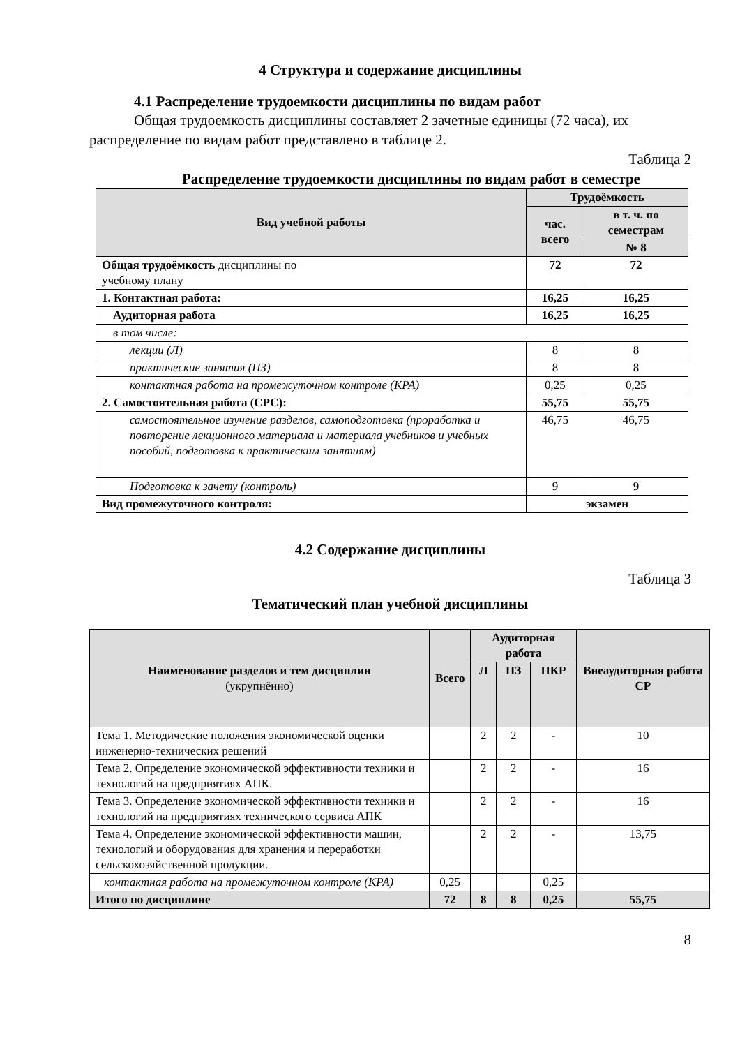4 Структура и содержание дисциплины
4.1 Распределение трудоемкости дисциплины по видам работ
Общая трудоемкость дисциплины составляет 2 зачетные единицы (72 часа), их распределение по видам работ представлено в таблице 2.
Таблица 2
Распределение трудоемкости дисциплины по видам работ в семестре
| Вид учебной работы | Трудоёмкость | |
| --- | --- | --- |
| | час. всего | в т. ч. по семестрам |
| | | № 8 |
| Общая трудоёмкость дисциплины по учебному плану | 72 | 72 |
| 1. Контактная работа: | 16,25 | 16,25 |
| Аудиторная работа | 16,25 | 16,25 |
| в том числе: | | |
| лекции (Л) | 8 | 8 |
| практические занятия (ПЗ) | 8 | 8 |
| контактная работа на промежуточном контроле (КРА) | 0,25 | 0,25 |
| 2. Самостоятельная работа (СРС): | 55,75 | 55,75 |
| самостоятельное изучение разделов, самоподготовка (проработка и повторение лекционного материала и материала учебников и учебных пособий, подготовка к практическим занятиям) | 46,75 | 46,75 |
| Подготовка к зачету (контроль) | 9 | 9 |
| Вид промежуточного контроля: | экзамен | |
4.2 Содержание дисциплины
Таблица 3
Тематический план учебной дисциплины
| Наименование разделов и тем дисциплин (укрупнённо) | Всего | Аудиторная работа | | | Внеаудиторная работа СР |
| --- | --- | --- | --- | --- | --- |
| | | Л | ПЗ | ПКР | |
| Тема 1. Методические положения экономической оценки инженерно-технических решений | | 2 | 2 | - | 10 |
| Тема 2. Определение экономической эффективности техники и технологий на предприятиях АПК. | | 2 | 2 | - | 16 |
| Тема 3. Определение экономической эффективности техники и технологий на предприятиях технического сервиса АПК | | 2 | 2 | - | 16 |
| Тема 4. Определение экономической эффективности машин, технологий и оборудования для хранения и переработки сельскохозяйственной продукции. | | 2 | 2 | - | 13,75 |
| контактная работа на промежуточном контроле (КРА) | 0,25 | | | 0,25 | |
| Итого по дисциплине | 72 | 8 | 8 | 0,25 | 55,75 |
8